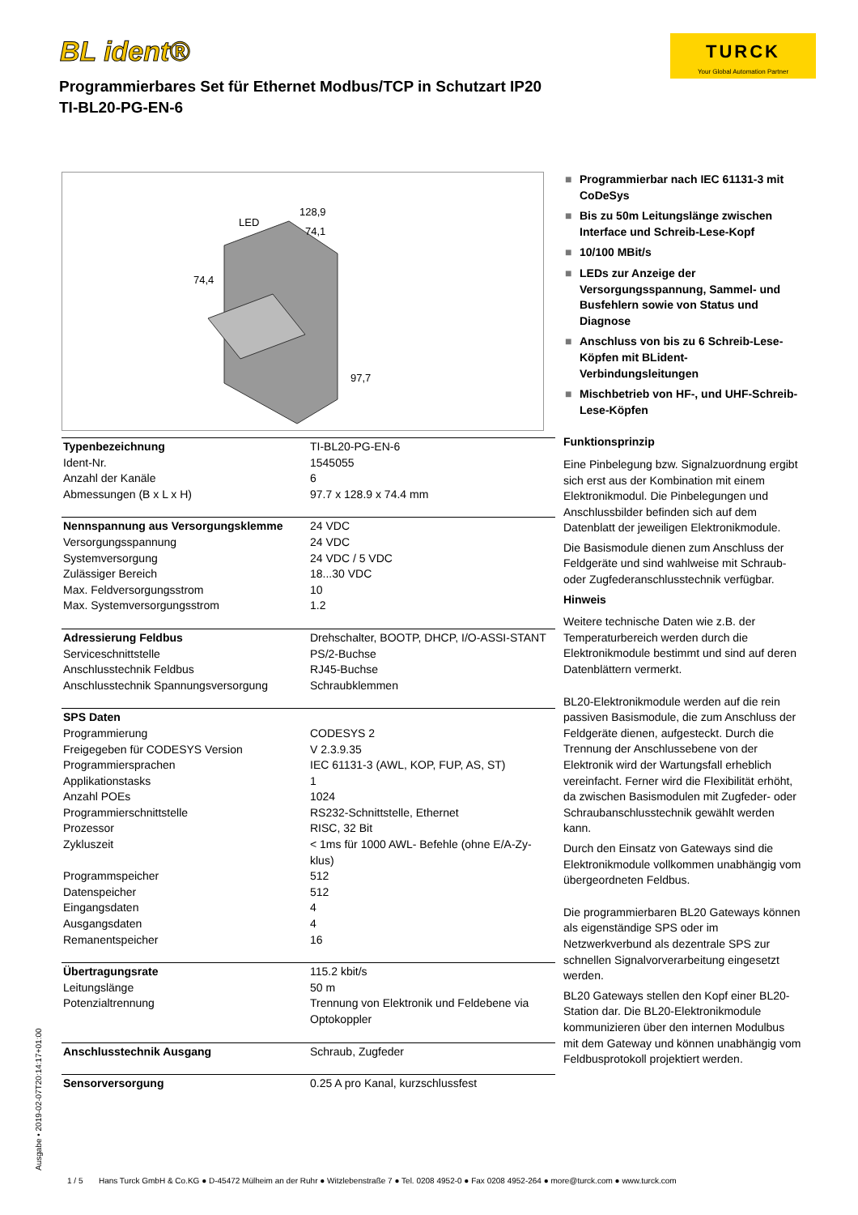BL ident®
TURCK
Your Global Automation Partner
Programmierbares Set für Ethernet Modbus/TCP in Schutzart IP20
TI-BL20-PG-EN-6
LED
128,9
74,1
74,4
97,7
| Typenbezeichnung | TI-BL20-PG-EN-6 |
| Ident-Nr. | 1545055 |
| Anzahl der Kanäle | 6 |
| Abmessungen (B x L x H) | 97.7 x 128.9 x 74.4 mm |
| Nennspannung aus Versorgungsklemme | 24 VDC |
| Versorgungsspannung | 24 VDC |
| Systemversorgung | 24 VDC / 5 VDC |
| Zulässiger Bereich | 18...30 VDC |
| Max. Feldversorgungsstrom | 10 |
| Max. Systemversorgungsstrom | 1.2 |
| Adressierung Feldbus | Drehschalter, BOOTP, DHCP, I/O-ASSI-STANT |
| Serviceschnittstelle | PS/2-Buchse |
| Anschlusstechnik Feldbus | RJ45-Buchse |
| Anschlusstechnik Spannungsversorgung | Schraubklemmen |
| SPS Daten | |
| Programmierung | CODESYS 2 |
| Freigegeben für CODESYS Version | V 2.3.9.35 |
| Programmiersprachen | IEC 61131-3 (AWL, KOP, FUP, AS, ST) |
| Applikationstasks | 1 |
| Anzahl POEs | 1024 |
| Programmierschnittstelle | RS232-Schnittstelle, Ethernet |
| Prozessor | RISC, 32 Bit |
| Zykluszeit | < 1ms für 1000 AWL- Befehle (ohne E/A-Zy-klus) |
| Programmspeicher | 512 |
| Datenspeicher | 512 |
| Eingangsdaten | 4 |
| Ausgangsdaten | 4 |
| Remanentspeicher | 16 |
| Übertragungsrate | 115.2 kbit/s |
| Leitungslänge | 50 m |
| Potenzialtrennung | Trennung von Elektronik und Feldebene via Optokoppler |
| Anschlusstechnik Ausgang | Schraub, Zugfeder |
| Sensorversorgung | 0.25 A pro Kanal, kurzschlussfest |
■ Programmierbar nach IEC 61131-3 mit CoDeSys
■ Bis zu 50m Leitungslänge zwischen Interface und Schreib-Lese-Kopf
■ 10/100 MBit/s
■ LEDs zur Anzeige der Versorgungsspannung, Sammel- und Busfehlern sowie von Status und Diagnose
■ Anschluss von bis zu 6 Schreib-Lese-Köpfen mit BLident-Verbindungsleitungen
■ Mischbetrieb von HF-, und UHF-Schreib-Lese-Köpfen
Funktionsprinzip
Eine Pinbelegung bzw. Signalzuordnung ergibt sich erst aus der Kombination mit einem Elektronikmodul. Die Pinbelegungen und Anschlussbilder befinden sich auf dem Datenblatt der jeweiligen Elektronikmodule.
Die Basismodule dienen zum Anschluss der Feldgeräte und sind wahlweise mit Schraub- oder Zugfederanschlusstechnik verfügbar.
Hinweis
Weitere technische Daten wie z.B. der Temperaturbereich werden durch die Elektronikmodule bestimmt und sind auf deren Datenblättern vermerkt.
BL20-Elektronikmodule werden auf die rein passiven Basismodule, die zum Anschluss der Feldgeräte dienen, aufgesteckt. Durch die Trennung der Anschlussebene von der Elektronik wird der Wartungsfall erheblich vereinfacht. Ferner wird die Flexibilität erhöht, da zwischen Basismodulen mit Zugfeder- oder Schraubanschlusstechnik gewählt werden kann.
Durch den Einsatz von Gateways sind die Elektronikmodule vollkommen unabhängig vom übergeordneten Feldbus.
Die programmierbaren BL20 Gateways können als eigenständige SPS oder im Netzwerkverbund als dezentrale SPS zur schnellen Signalvorverarbeitung eingesetzt werden.
BL20 Gateways stellen den Kopf einer BL20-Station dar. Die BL20-Elektronikmodule kommunizieren über den internen Modulbus mit dem Gateway und können unabhängig vom Feldbusprotokoll projektiert werden.
Ausgabe • 2019-02-07T20:14:17+01:00
1 / 5 Hans Turck GmbH & Co.KG ● D-45472 Mülheim an der Ruhr ● Witzlebenstraße 7 ● Tel. 0208 4952-0 ● Fax 0208 4952-264 ● more@turck.com ● www.turck.com